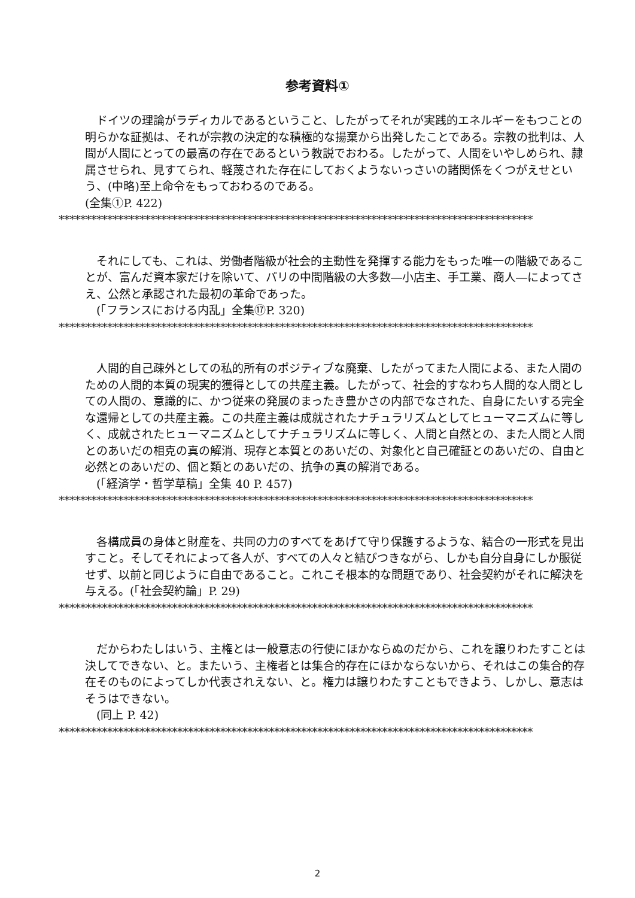参考資料①
　ドイツの理論がラディカルであるということ、したがってそれが実践的エネルギーをもつことの明らかな証拠は、それが宗教の決定的な積極的な揚棄から出発したことである。宗教の批判は、人間が人間にとっての最高の存在であるという教説でおわる。したがって、人間をいやしめられ、隷属させられ、見すてられ、軽蔑された存在にしておくようないっさいの諸関係をくつがえせという、(中略)至上命令をもっておわるのである。
(全集①P. 422)
****************************************************************************************
　それにしても、これは、労働者階級が社会的主動性を発揮する能力をもった唯一の階級であることが、富んだ資本家だけを除いて、パリの中間階級の大多数―小店主、手工業、商人―によってさえ、公然と承認された最初の革命であった。
　(「フランスにおける内乱」全集⑰P. 320)
****************************************************************************************
　人間的自己疎外としての私的所有のポジティブな廃棄、したがってまた人間による、また人間のための人間的本質の現実的獲得としての共産主義。したがって、社会的すなわち人間的な人間としての人間の、意識的に、かつ従来の発展のまったき豊かさの内部でなされた、自身にたいする完全な還帰としての共産主義。この共産主義は成就されたナチュラリズムとしてヒューマニズムに等しく、成就されたヒューマニズムとしてナチュラリズムに等しく、人間と自然との、また人間と人間とのあいだの相克の真の解消、現存と本質とのあいだの、対象化と自己確証とのあいだの、自由と必然とのあいだの、個と類とのあいだの、抗争の真の解消である。
　(「経済学・哲学草稿」全集 40 P. 457)
****************************************************************************************
　各構成員の身体と財産を、共同の力のすべてをあげて守り保護するような、結合の一形式を見出すこと。そしてそれによって各人が、すべての人々と結びつきながら、しかも自分自身にしか服従せず、以前と同じように自由であること。これこそ根本的な問題であり、社会契約がそれに解決を与える。(「社会契約論」P. 29)
****************************************************************************************
　だからわたしはいう、主権とは一般意志の行使にほかならぬのだから、これを譲りわたすことは決してできない、と。またいう、主権者とは集合的存在にほかならないから、それはこの集合的存在そのものによってしか代表されえない、と。権力は譲りわたすこともできよう、しかし、意志はそうはできない。
　(同上 P. 42)
****************************************************************************************
2